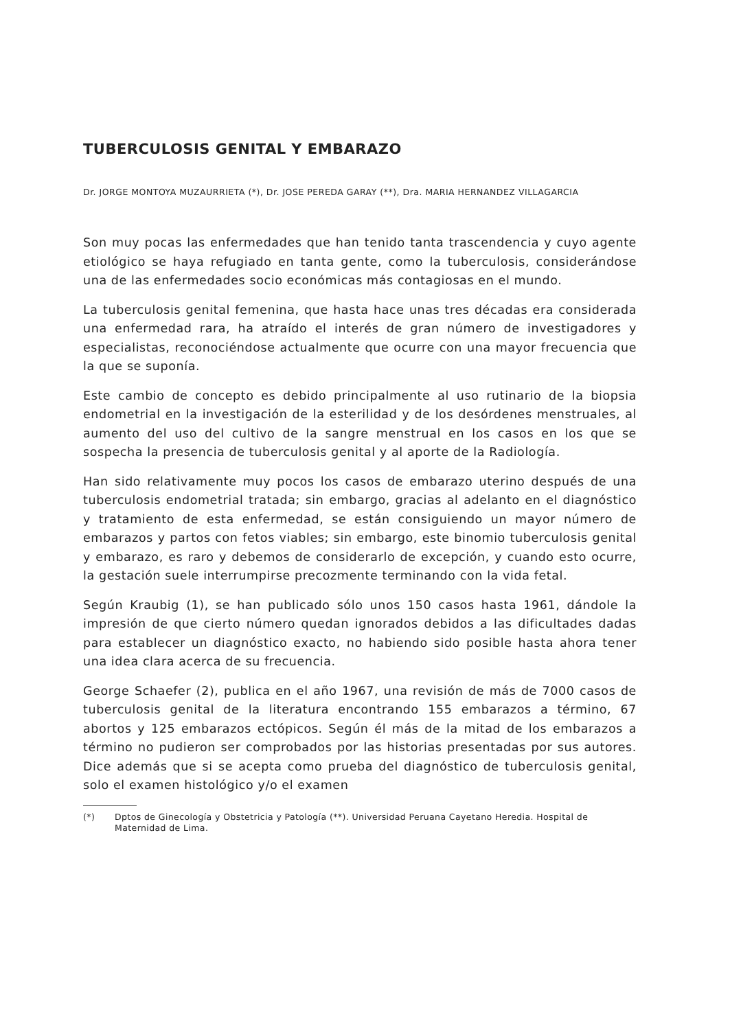TUBERCULOSIS GENITAL Y EMBARAZO
Dr. JORGE MONTOYA MUZAURRIETA (*), Dr. JOSE PEREDA GARAY (**), Dra. MARIA HERNANDEZ VILLAGARCIA
Son muy pocas las enfermedades que han tenido tanta trascendencia y cuyo agente etiológico se haya refugiado en tanta gente, como la tuberculosis, considerándose una de las enfermedades socio económicas más contagiosas en el mundo.
La tuberculosis genital femenina, que hasta hace unas tres décadas era considerada una enfermedad rara, ha atraído el interés de gran número de investigadores y especialistas, reconociéndose actualmente que ocurre con una mayor frecuencia que la que se suponía.
Este cambio de concepto es debido principalmente al uso rutinario de la biopsia endometrial en la investigación de la esterilidad y de los desórdenes menstruales, al aumento del uso del cultivo de la sangre menstrual en los casos en los que se sospecha la presencia de tuberculosis genital y al aporte de la Radiología.
Han sido relativamente muy pocos los casos de embarazo uterino después de una tuberculosis endometrial tratada; sin embargo, gracias al adelanto en el diagnóstico y tratamiento de esta enfermedad, se están consiguiendo un mayor número de embarazos y partos con fetos viables; sin embargo, este binomio tuberculosis genital y embarazo, es raro y debemos de considerarlo de excepción, y cuando esto ocurre, la gestación suele interrumpirse precozmente terminando con la vida fetal.
Según Kraubig (1), se han publicado sólo unos 150 casos hasta 1961, dándole la impresión de que cierto número quedan ignorados debidos a las dificultades dadas para establecer un diagnóstico exacto, no habiendo sido posible hasta ahora tener una idea clara acerca de su frecuencia.
George Schaefer (2), publica en el año 1967, una revisión de más de 7000 casos de tuberculosis genital de la literatura encontrando 155 embarazos a término, 67 abortos y 125 embarazos ectópicos. Según él más de la mitad de los embarazos a término no pudieron ser comprobados por las historias presentadas por sus autores. Dice además que si se acepta como prueba del diagnóstico de tuberculosis genital, solo el examen histológico y/o el examen
(*) Dptos de Ginecología y Obstetricia y Patología (**). Universidad Peruana Cayetano Heredia. Hospital de Maternidad de Lima.